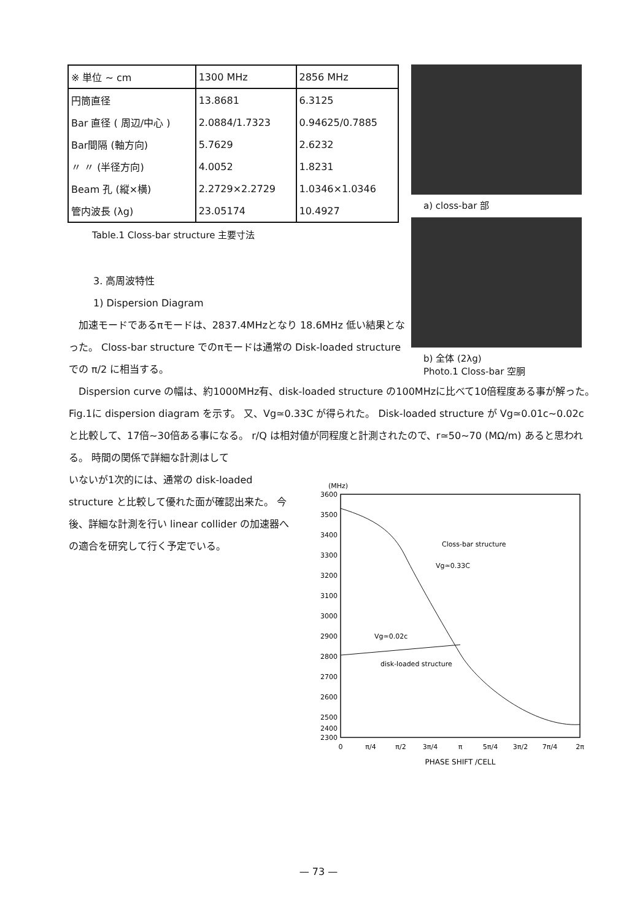| ※ 単位 ~ cm | 1300 MHz | 2856 MHz |
| --- | --- | --- |
| 円筒直径 | 13.8681 | 6.3125 |
| Bar 直径 ( 周辺/中心 ) | 2.0884/1.7323 | 0.94625/0.7885 |
| Bar間隔 (軸方向) | 5.7629 | 2.6232 |
| 〃 〃 (半径方向) | 4.0052 | 1.8231 |
| Beam 孔 (縦×横) | 2.2729×2.2729 | 1.0346×1.0346 |
| 管内波長 (λg) | 23.05174 | 10.4927 |
Table.1 Closs-bar structure 主要寸法
a) closs-bar 部
b) 全体 (2λg)
Photo.1 Closs-bar 空胴
3. 高周波特性
1) Dispersion Diagram
　加速モードであるπモードは、2837.4MHzとなり 18.6MHz 低い結果となった。 Closs-bar structure でのπモードは通常の Disk-loaded structure での π/2 に相当する。
　Dispersion curve の幅は、約1000MHz有、disk-loaded structure の100MHzに比べて10倍程度ある事が解った。 Fig.1に dispersion diagram を示す。 又、Vg≃0.33C が得られた。 Disk-loaded structure が Vg≃0.01c~0.02c と比較して、17倍~30倍ある事になる。 r/Q は相対値が同程度と計測されたので、r≃50~70 (MΩ/m) あると思われる。 時間の関係で詳細な計測はして
いないが1次的には、通常の disk-loaded structure と比較して優れた面が確認出来た。 今後、詳細な計測を行い linear collider の加速器への適合を研究して行く予定でいる。
(MHz)
3600
3500
3400
3300
3200
3100
3000
2900
2800
2700
2600
2500
2300
2400
0
π/4
π/2
3π/4
π
5π/4
3π/2
7π/4
2π
PHASE SHIFT /CELL
Closs-bar structure
Vg≃0.33C
Vg≃0.02c
disk-loaded structure
— 73 —